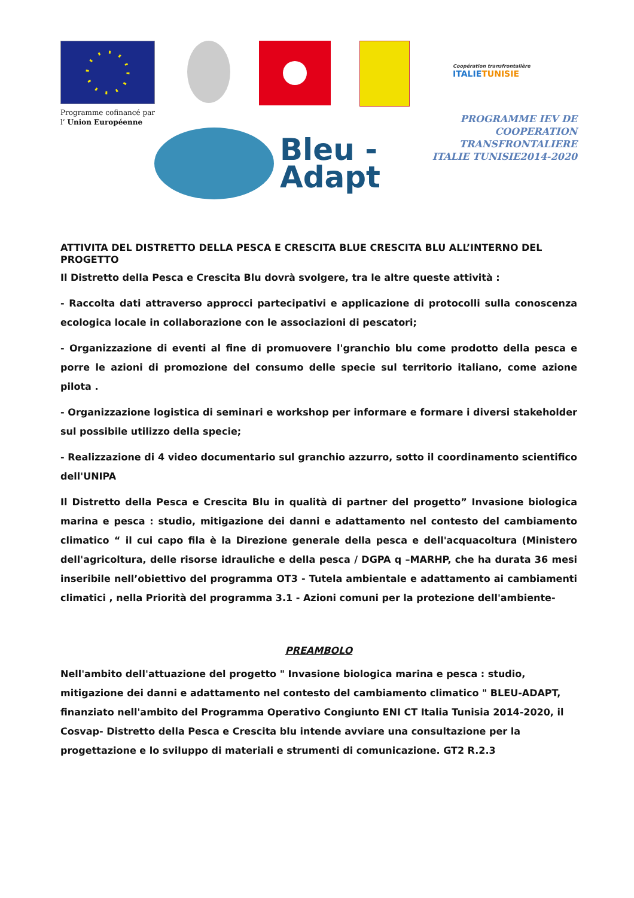Programme cofinancé par
l’ Union Européenne
Coopération transfrontalière
ITALIETUNISIE
Bleu -
Adapt
PROGRAMME IEV DE
COOPERATION TRANSFRONTALIERE
ITALIE TUNISIE2014-2020
ATTIVITA DEL DISTRETTO DELLA PESCA E CRESCITA BLUE CRESCITA BLU ALL’INTERNO DEL PROGETTO
Il Distretto della Pesca e Crescita Blu dovrà svolgere, tra le altre queste attività :
- Raccolta dati attraverso approcci partecipativi e applicazione di protocolli sulla conoscenza ecologica locale in collaborazione con le associazioni di pescatori;
- Organizzazione di eventi al fine di promuovere l'granchio blu come prodotto della pesca e porre le azioni di promozione del consumo delle specie sul territorio italiano, come azione pilota .
- Organizzazione logistica di seminari e workshop per informare e formare i diversi stakeholder sul possibile utilizzo della specie;
- Realizzazione di 4 video documentario sul granchio azzurro, sotto il coordinamento scientifico dell'UNIPA
Il Distretto della Pesca e Crescita Blu in qualità di partner del progetto” Invasione biologica marina e pesca : studio, mitigazione dei danni e adattamento nel contesto del cambiamento climatico “ il cui capo fila è la Direzione generale della pesca e dell'acquacoltura (Ministero dell'agricoltura, delle risorse idrauliche e della pesca / DGPA q –MARHP, che ha durata 36 mesi inseribile nell’obiettivo del programma OT3 - Tutela ambientale e adattamento ai cambiamenti climatici , nella Priorità del programma 3.1 - Azioni comuni per la protezione dell'ambiente-
PREAMBOLO
Nell'ambito dell'attuazione del progetto " Invasione biologica marina e pesca : studio, mitigazione dei danni e adattamento nel contesto del cambiamento climatico " BLEU-ADAPT, finanziato nell'ambito del Programma Operativo Congiunto ENI CT Italia Tunisia 2014-2020, il Cosvap- Distretto della Pesca e Crescita blu intende avviare una consultazione per la progettazione e lo sviluppo di materiali e strumenti di comunicazione. GT2 R.2.3